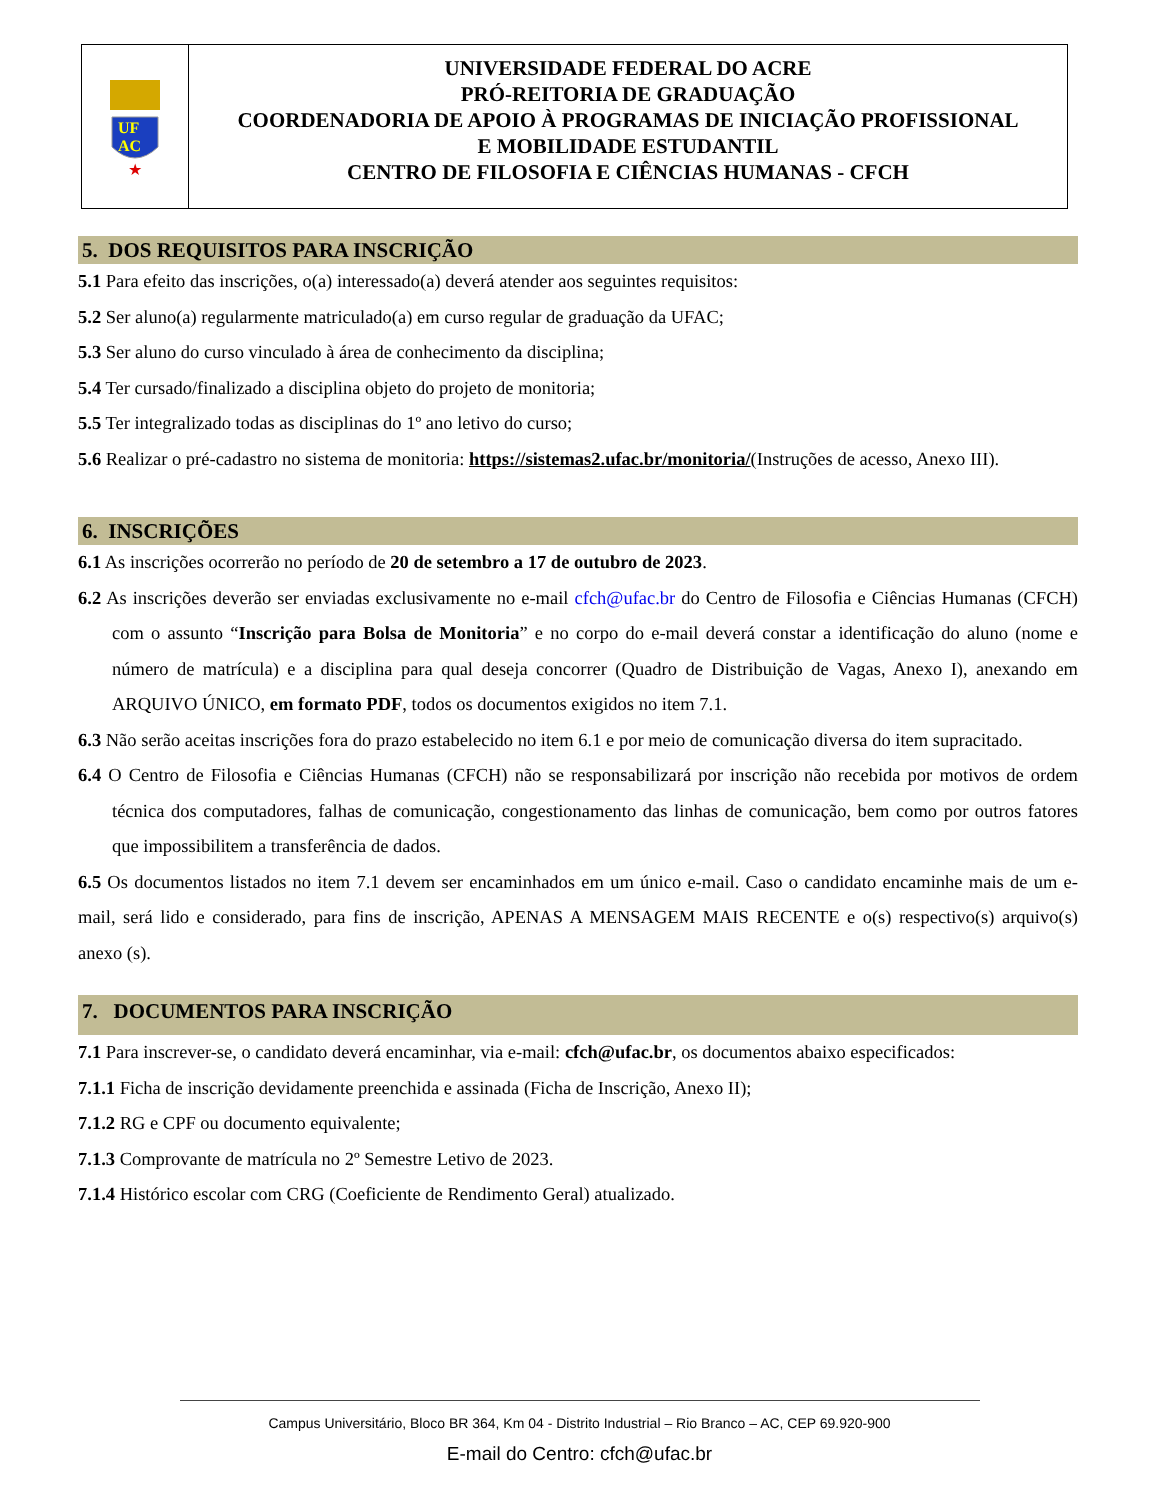UF
AC
★
UNIVERSIDADE FEDERAL DO ACRE
PRÓ-REITORIA DE GRADUAÇÃO
COORDENADORIA DE APOIO À PROGRAMAS DE INICIAÇÃO PROFISSIONAL
E MOBILIDADE ESTUDANTIL
CENTRO DE FILOSOFIA E CIÊNCIAS HUMANAS - CFCH
5. DOS REQUISITOS PARA INSCRIÇÃO
5.1 Para efeito das inscrições, o(a) interessado(a) deverá atender aos seguintes requisitos:
5.2 Ser aluno(a) regularmente matriculado(a) em curso regular de graduação da UFAC;
5.3 Ser aluno do curso vinculado à área de conhecimento da disciplina;
5.4 Ter cursado/finalizado a disciplina objeto do projeto de monitoria;
5.5 Ter integralizado todas as disciplinas do 1º ano letivo do curso;
5.6 Realizar o pré-cadastro no sistema de monitoria: https://sistemas2.ufac.br/monitoria/(Instruções de acesso, Anexo III).
6. INSCRIÇÕES
6.1 As inscrições ocorrerão no período de 20 de setembro a 17 de outubro de 2023.
6.2 As inscrições deverão ser enviadas exclusivamente no e-mail cfch@ufac.br do Centro de Filosofia e Ciências Humanas (CFCH) com o assunto “Inscrição para Bolsa de Monitoria” e no corpo do e-mail deverá constar a identificação do aluno (nome e número de matrícula) e a disciplina para qual deseja concorrer (Quadro de Distribuição de Vagas, Anexo I), anexando em ARQUIVO ÚNICO, em formato PDF, todos os documentos exigidos no item 7.1.
6.3 Não serão aceitas inscrições fora do prazo estabelecido no item 6.1 e por meio de comunicação diversa do item supracitado.
6.4 O Centro de Filosofia e Ciências Humanas (CFCH) não se responsabilizará por inscrição não recebida por motivos de ordem técnica dos computadores, falhas de comunicação, congestionamento das linhas de comunicação, bem como por outros fatores que impossibilitem a transferência de dados.
6.5 Os documentos listados no item 7.1 devem ser encaminhados em um único e-mail. Caso o candidato encaminhe mais de um e-mail, será lido e considerado, para fins de inscrição, APENAS A MENSAGEM MAIS RECENTE e o(s) respectivo(s) arquivo(s) anexo (s).
7. DOCUMENTOS PARA INSCRIÇÃO
7.1 Para inscrever-se, o candidato deverá encaminhar, via e-mail: cfch@ufac.br, os documentos abaixo especificados:
7.1.1 Ficha de inscrição devidamente preenchida e assinada (Ficha de Inscrição, Anexo II);
7.1.2 RG e CPF ou documento equivalente;
7.1.3 Comprovante de matrícula no 2º Semestre Letivo de 2023.
7.1.4 Histórico escolar com CRG (Coeficiente de Rendimento Geral) atualizado.
Campus Universitário, Bloco BR 364, Km 04 - Distrito Industrial – Rio Branco – AC, CEP 69.920-900
E-mail do Centro: cfch@ufac.br